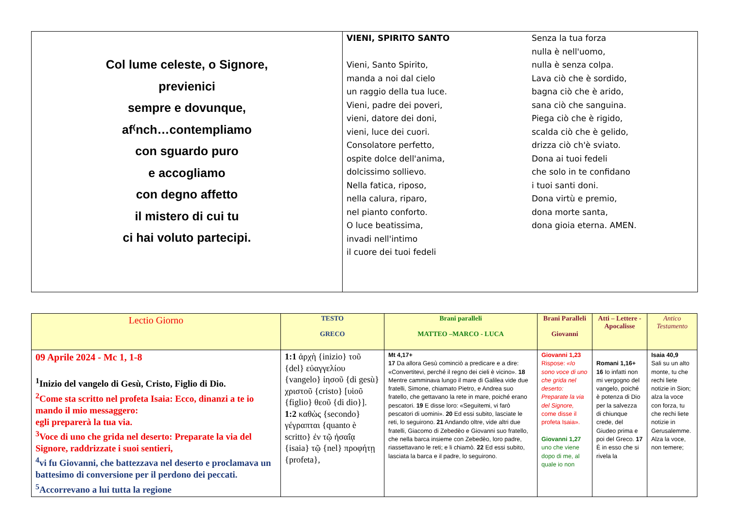Col lume celeste, o Signore,
previenici
sempre e dovunque,
af⁽nch…contempliamo
con sguardo puro
e accogliamo
con degno affetto
il mistero di cui tu
ci hai voluto partecipi.
VIENI, SPIRITO SANTO
Vieni, Santo Spirito,
manda a noi dal cielo
un raggio della tua luce.
Vieni, padre dei poveri,
vieni, datore dei doni,
vieni, luce dei cuori.
Consolatore perfetto,
ospite dolce dell'anima,
dolcissimo sollievo.
Nella fatica, riposo,
nella calura, riparo,
nel pianto conforto.
O luce beatissima,
invadi nell'intimo
il cuore dei tuoi fedeli
Senza la tua forza
nulla è nell'uomo,
nulla è senza colpa.
Lava ciò che è sordido,
bagna ciò che è arido,
sana ciò che sanguina.
Piega ciò che è rigido,
scalda ciò che è gelido,
drizza ciò ch'è sviato.
Dona ai tuoi fedeli
che solo in te confidano
i tuoi santi doni.
Dona virtù e premio,
dona morte santa,
dona gioia eterna. AMEN.
| Lectio Giorno | TESTO GRECO | Brani paralleli MATTEO –MARCO - LUCA | Brani Paralleli Giovanni | Atti – Lettere - Apocalisse | Antico Testamento |
| --- | --- | --- | --- | --- | --- |
| 09 Aprile 2024 - Mc 1, 1-8 <sup>1</sup> Inizio del vangelo di Gesù, Cristo, Figlio di Dio. <sup>2</sup> Come sta scritto nel profeta Isaia: Ecco, dinanzi a te io mando il mio messaggero: egli preparerà la tua via. <sup>3</sup> Voce di uno che grida nel deserto: Preparate la via del Signore, raddrizzate i suoi sentieri, <sup>4</sup> vi fu Giovanni, che battezzava nel deserto e proclamava un battesimo di conversione per il perdono dei peccati. <sup>5</sup>Accorrevano a lui tutta la regione | 1:1 ἀρχὴ {inizio} τοῦ {del} εὐαγγελίου {vangelo} ἰησοῦ {di gesù} χριστοῦ {cristo} [υἱοῦ {figlio} θεοῦ {di dio}]. 1:2 καθὼς {secondo} γέγραπται {quanto è scritto} ἐν τῷ ἠσαΐᾳ {isaia} τῷ {nel} προφήτῃ {profeta}, | Mt 4,17+ 17 Da allora Gesù cominciò a predicare e a dire: «Convertitevi, perché il regno dei cieli è vicino». 18 Mentre camminava lungo il mare di Galilea vide due fratelli, Simone, chiamato Pietro, e Andrea suo fratello, che gettavano la rete in mare, poiché erano pescatori. 19 E disse loro: «Seguitemi, vi farò pescatori di uomini». 20 Ed essi subito, lasciate le reti, lo seguirono. 21 Andando oltre, vide altri due fratelli, Giacomo di Zebedèo e Giovanni suo fratello, che nella barca insieme con Zebedèo, loro padre, riassettavano le reti; e li chiamò. 22 Ed essi subito, lasciata la barca e il padre, lo seguirono. | Giovanni 1,23 Rispose: «Io sono voce di uno che grida nel deserto: Preparate la via del Signore, come disse il profeta Isaia». Giovanni 1,27 uno che viene dopo di me, al quale io non | Romani 1,16+ 16 Io infatti non mi vergogno del vangelo, poiché è potenza di Dio per la salvezza di chiunque crede, del Giudeo prima e poi del Greco. 17 È in esso che si rivela la | Isaia 40,9 Sali su un alto monte, tu che rechi liete notizie in Sion; alza la voce con forza, tu che rechi liete notizie in Gerusalemme. Alza la voce, non temere; |